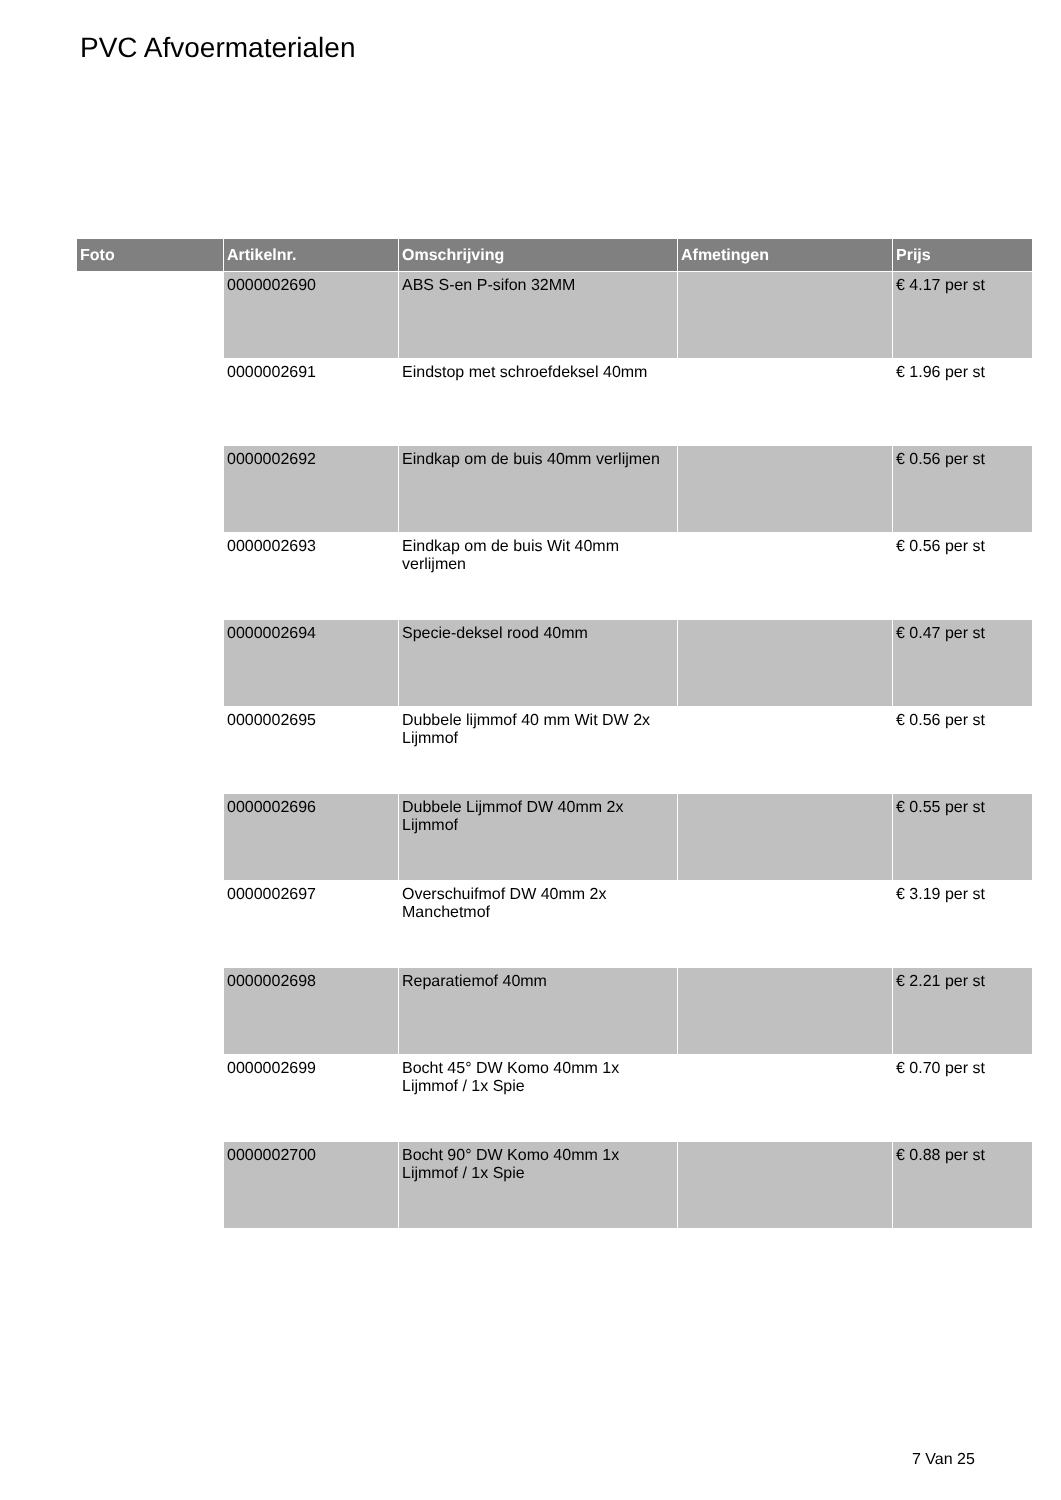PVC Afvoermaterialen
| Foto | Artikelnr. | Omschrijving | Afmetingen | Prijs |
| --- | --- | --- | --- | --- |
| | 0000002690 | ABS S-en P-sifon 32MM | | € 4.17 per st |
| | 0000002691 | Eindstop met schroefdeksel 40mm | | € 1.96 per st |
| | 0000002692 | Eindkap om de buis 40mm verlijmen | | € 0.56 per st |
| | 0000002693 | Eindkap om de buis Wit 40mm verlijmen | | € 0.56 per st |
| | 0000002694 | Specie-deksel rood 40mm | | € 0.47 per st |
| | 0000002695 | Dubbele lijmmof 40 mm Wit DW 2x Lijmmof | | € 0.56 per st |
| | 0000002696 | Dubbele Lijmmof DW 40mm 2x Lijmmof | | € 0.55 per st |
| | 0000002697 | Overschuifmof DW 40mm 2x Manchetmof | | € 3.19 per st |
| | 0000002698 | Reparatiemof 40mm | | € 2.21 per st |
| | 0000002699 | Bocht 45° DW Komo 40mm 1x Lijmmof / 1x Spie | | € 0.70 per st |
| | 0000002700 | Bocht 90° DW Komo 40mm 1x Lijmmof / 1x Spie | | € 0.88 per st |
7 Van 25